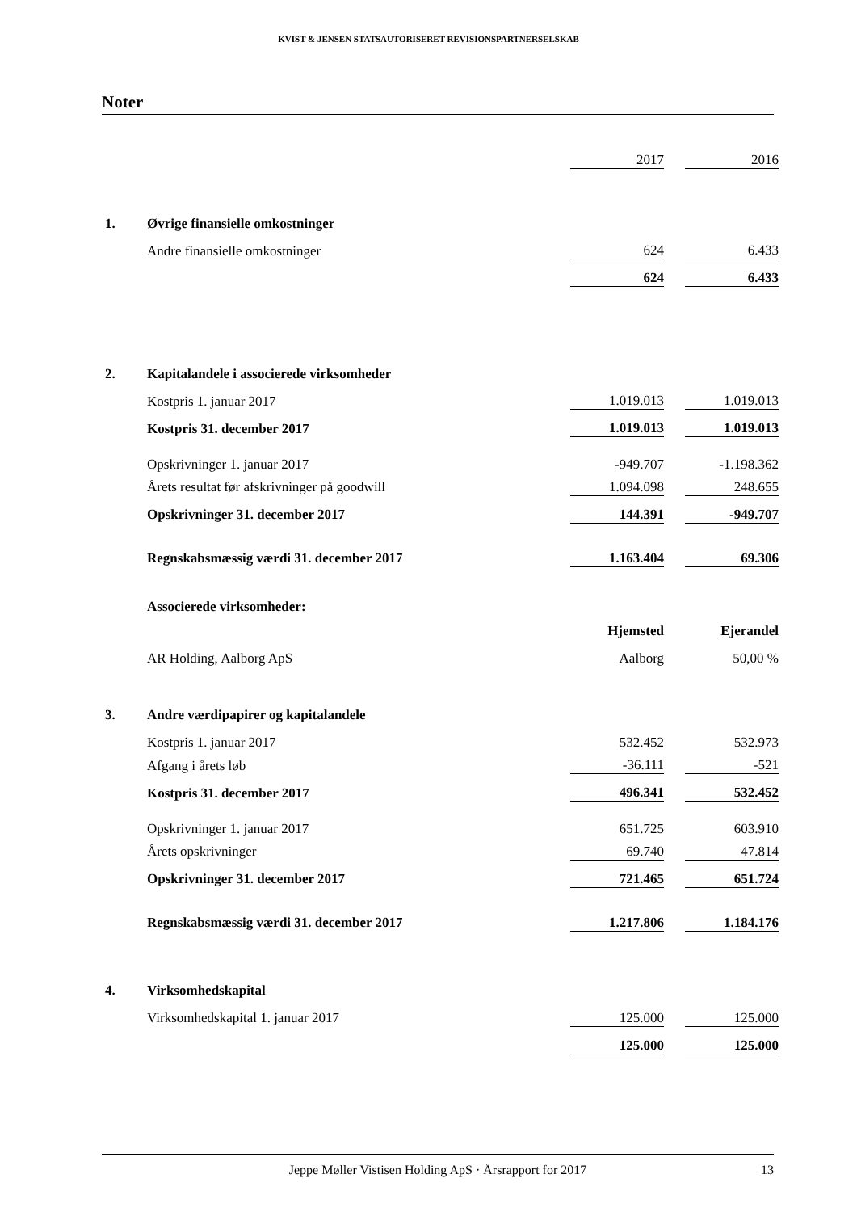KVIST & JENSEN STATSAUTORISERET REVISIONSPARTNERSELSKAB
Noter
| | | 2017 | | 2016 |
| 1. | Øvrige finansielle omkostninger | | | |
| | Andre finansielle omkostninger | 624 | | 6.433 |
| | | 624 | | 6.433 |
| 2. | Kapitalandele i associerede virksomheder | | | |
| | Kostpris 1. januar 2017 | 1.019.013 | | 1.019.013 |
| | Kostpris 31. december 2017 | 1.019.013 | | 1.019.013 |
| | Opskrivninger 1. januar 2017 | -949.707 | | -1.198.362 |
| | Årets resultat før afskrivninger på goodwill | 1.094.098 | | 248.655 |
| | Opskrivninger 31. december 2017 | 144.391 | | -949.707 |
| | Regnskabsmæssig værdi 31. december 2017 | 1.163.404 | | 69.306 |
| | Associerede virksomheder: | | | |
| | | Hjemsted | | Ejerandel |
| | AR Holding, Aalborg ApS | Aalborg | | 50,00 % |
| 3. | Andre værdipapirer og kapitalandele | | | |
| | Kostpris 1. januar 2017 | 532.452 | | 532.973 |
| | Afgang i årets løb | -36.111 | | -521 |
| | Kostpris 31. december 2017 | 496.341 | | 532.452 |
| | Opskrivninger 1. januar 2017 | 651.725 | | 603.910 |
| | Årets opskrivninger | 69.740 | | 47.814 |
| | Opskrivninger 31. december 2017 | 721.465 | | 651.724 |
| | Regnskabsmæssig værdi 31. december 2017 | 1.217.806 | | 1.184.176 |
| 4. | Virksomhedskapital | | | |
| | Virksomhedskapital 1. januar 2017 | 125.000 | | 125.000 |
| | | 125.000 | | 125.000 |
Jeppe Møller Vistisen Holding ApS · Årsrapport for 2017 13